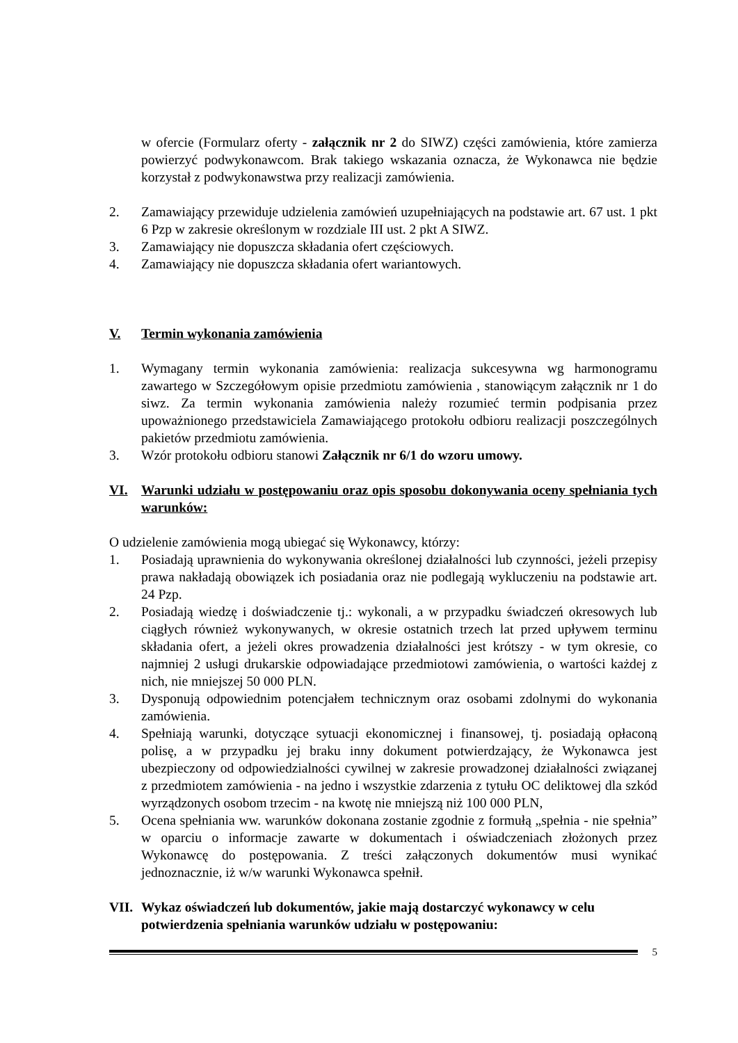w ofercie (Formularz oferty - załącznik nr 2 do SIWZ) części zamówienia, które zamierza powierzyć podwykonawcom. Brak takiego wskazania oznacza, że Wykonawca nie będzie korzystał z podwykonawstwa przy realizacji zamówienia.
2. Zamawiający przewiduje udzielenia zamówień uzupełniających na podstawie art. 67 ust. 1 pkt 6 Pzp w zakresie określonym w rozdziale III ust. 2 pkt A SIWZ.
3. Zamawiający nie dopuszcza składania ofert częściowych.
4. Zamawiający nie dopuszcza składania ofert wariantowych.
V. Termin wykonania zamówienia
1. Wymagany termin wykonania zamówienia: realizacja sukcesywna wg harmonogramu zawartego w Szczegółowym opisie przedmiotu zamówienia , stanowiącym załącznik nr 1 do siwz. Za termin wykonania zamówienia należy rozumieć termin podpisania przez upoważnionego przedstawiciela Zamawiającego protokołu odbioru realizacji poszczególnych pakietów przedmiotu zamówienia.
3. Wzór protokołu odbioru stanowi Załącznik nr 6/1 do wzoru umowy.
VI. Warunki udziału w postępowaniu oraz opis sposobu dokonywania oceny spełniania tych warunków:
O udzielenie zamówienia mogą ubiegać się Wykonawcy, którzy:
1. Posiadają uprawnienia do wykonywania określonej działalności lub czynności, jeżeli przepisy prawa nakładają obowiązek ich posiadania oraz nie podlegają wykluczeniu na podstawie art. 24 Pzp.
2. Posiadają wiedzę i doświadczenie tj.: wykonali, a w przypadku świadczeń okresowych lub ciągłych również wykonywanych, w okresie ostatnich trzech lat przed upływem terminu składania ofert, a jeżeli okres prowadzenia działalności jest krótszy - w tym okresie, co najmniej 2 usługi drukarskie odpowiadające przedmiotowi zamówienia, o wartości każdej z nich, nie mniejszej 50 000 PLN.
3. Dysponują odpowiednim potencjałem technicznym oraz osobami zdolnymi do wykonania zamówienia.
4. Spełniają warunki, dotyczące sytuacji ekonomicznej i finansowej, tj. posiadają opłaconą polisę, a w przypadku jej braku inny dokument potwierdzający, że Wykonawca jest ubezpieczony od odpowiedzialności cywilnej w zakresie prowadzonej działalności związanej z przedmiotem zamówienia - na jedno i wszystkie zdarzenia z tytułu OC deliktowej dla szkód wyrządzonych osobom trzecim - na kwotę nie mniejszą niż 100 000 PLN,
5. Ocena spełniania ww. warunków dokonana zostanie zgodnie z formułą „spełnia - nie spełnia” w oparciu o informacje zawarte w dokumentach i oświadczeniach złożonych przez Wykonawcę do postępowania. Z treści załączonych dokumentów musi wynikać jednoznacznie, iż w/w warunki Wykonawca spełnił.
VII. Wykaz oświadczeń lub dokumentów, jakie mają dostarczyć wykonawcy w celu potwierdzenia spełniania warunków udziału w postępowaniu:
5